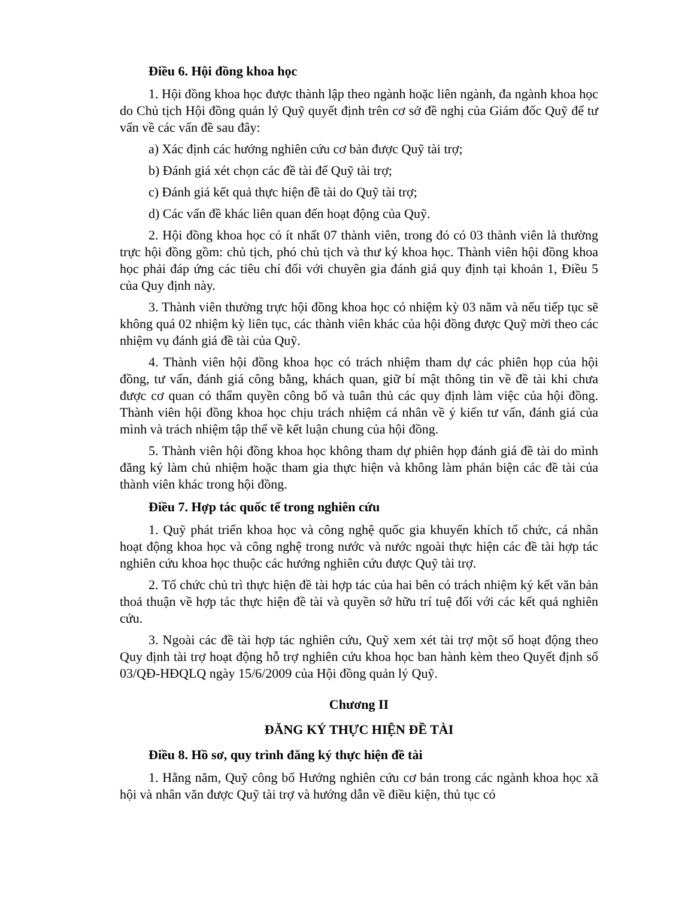Điều 6. Hội đồng khoa học
1. Hội đồng khoa học được thành lập theo ngành hoặc liên ngành, đa ngành khoa học do Chủ tịch Hội đồng quản lý Quỹ quyết định trên cơ sở đề nghị của Giám đốc Quỹ để tư vấn về các vấn đề sau đây:
a) Xác định các hướng nghiên cứu cơ bản được Quỹ tài trợ;
b) Đánh giá xét chọn các đề tài để Quỹ tài trợ;
c) Đánh giá kết quả thực hiện đề tài do Quỹ tài trợ;
d) Các vấn đề khác liên quan đến hoạt động của Quỹ.
2. Hội đồng khoa học có ít nhất 07 thành viên, trong đó có 03 thành viên là thường trực hội đồng gồm: chủ tịch, phó chủ tịch và thư ký khoa học. Thành viên hội đồng khoa học phải đáp ứng các tiêu chí đối với chuyên gia đánh giá quy định tại khoản 1, Điều 5 của Quy định này.
3. Thành viên thường trực hội đồng khoa học có nhiệm kỳ 03 năm và nếu tiếp tục sẽ không quá 02 nhiệm kỳ liên tục, các thành viên khác của hội đồng được Quỹ mời theo các nhiệm vụ đánh giá đề tài của Quỹ.
4. Thành viên hội đồng khoa học có trách nhiệm tham dự các phiên họp của hội đồng, tư vấn, đánh giá công bằng, khách quan, giữ bí mật thông tin về đề tài khi chưa được cơ quan có thẩm quyền công bố và tuân thủ các quy định làm việc của hội đồng. Thành viên hội đồng khoa học chịu trách nhiệm cá nhân về ý kiến tư vấn, đánh giá của mình và trách nhiệm tập thể về kết luận chung của hội đồng.
5. Thành viên hội đồng khoa học không tham dự phiên họp đánh giá đề tài do mình đăng ký làm chủ nhiệm hoặc tham gia thực hiện và không làm phản biện các đề tài của thành viên khác trong hội đồng.
Điều 7. Hợp tác quốc tế trong nghiên cứu
1. Quỹ phát triển khoa học và công nghệ quốc gia khuyến khích tổ chức, cá nhân hoạt động khoa học và công nghệ trong nước và nước ngoài thực hiện các đề tài hợp tác nghiên cứu khoa học thuộc các hướng nghiên cứu được Quỹ tài trợ.
2. Tổ chức chủ trì thực hiện đề tài hợp tác của hai bên có trách nhiệm ký kết văn bản thoả thuận về hợp tác thực hiện đề tài và quyền sở hữu trí tuệ đối với các kết quả nghiên cứu.
3. Ngoài các đề tài hợp tác nghiên cứu, Quỹ xem xét tài trợ một số hoạt động theo Quy định tài trợ hoạt động hỗ trợ nghiên cứu khoa học ban hành kèm theo Quyết định số 03/QĐ-HĐQLQ ngày 15/6/2009 của Hội đồng quản lý Quỹ.
Chương II
ĐĂNG KÝ THỰC HIỆN ĐỀ TÀI
Điều 8. Hồ sơ, quy trình đăng ký thực hiện đề tài
1. Hằng năm, Quỹ công bố Hướng nghiên cứu cơ bản trong các ngành khoa học xã hội và nhân văn được Quỹ tài trợ và hướng dẫn về điều kiện, thủ tục có